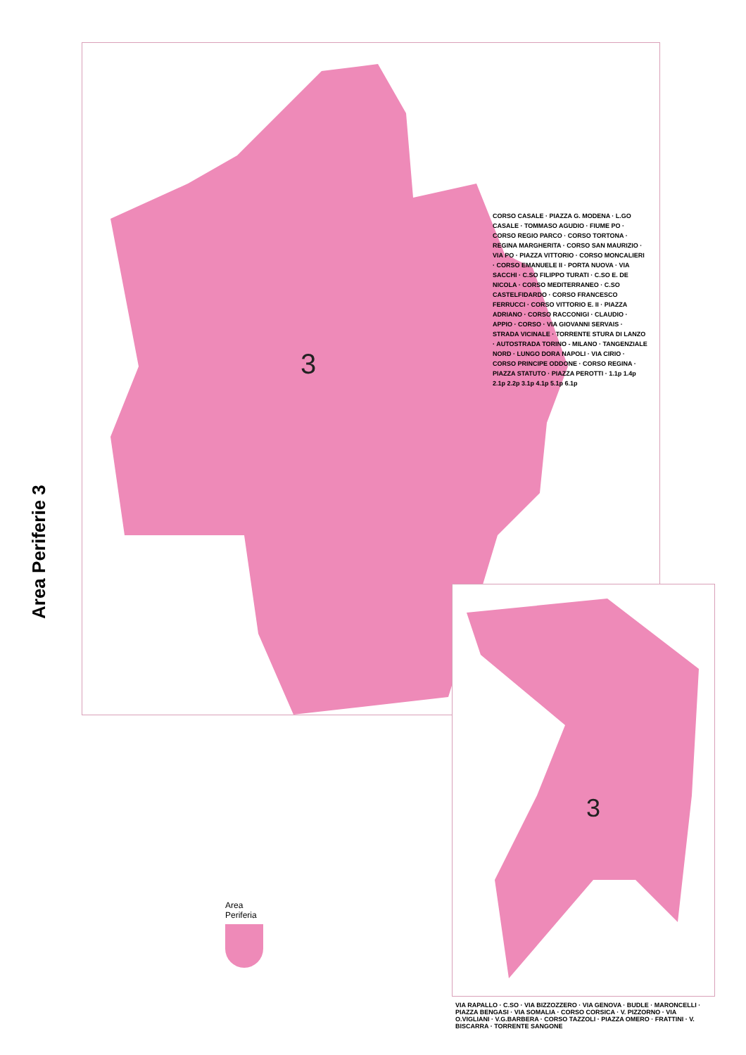Area Periferie 3
3
CORSO CASALE · PIAZZA G. MODENA · L.GO CASALE · TOMMASO AGUDIO · FIUME PO · CORSO REGIO PARCO · CORSO TORTONA · REGINA MARGHERITA · CORSO SAN MAURIZIO · VIA PO · PIAZZA VITTORIO · CORSO MONCALIERI · CORSO EMANUELE II · PORTA NUOVA · VIA SACCHI · C.SO FILIPPO TURATI · C.SO E. DE NICOLA · CORSO MEDITERRANEO · C.SO CASTELFIDARDO · CORSO FRANCESCO FERRUCCI · CORSO VITTORIO E. II · PIAZZA ADRIANO · CORSO RACCONIGI · CLAUDIO · APPIO · CORSO · VIA GIOVANNI SERVAIS · STRADA VICINALE · TORRENTE STURA DI LANZO · AUTOSTRADA TORINO - MILANO · TANGENZIALE NORD · LUNGO DORA NAPOLI · VIA CIRIO · CORSO PRINCIPE ODDONE · CORSO REGINA · PIAZZA STATUTO · PIAZZA PEROTTI · 1.1p 1.4p 2.1p 2.2p 3.1p 4.1p 5.1p 6.1p
3
VIA RAPALLO · C.SO · VIA BIZZOZZERO · VIA GENOVA · BUDLE · MARONCELLI · PIAZZA BENGASI · VIA SOMALIA · CORSO CORSICA · V. PIZZORNO · VIA O.VIGLIANI · V.G.BARBERA · CORSO TAZZOLI · PIAZZA OMERO · FRATTINI · V. BISCARRA · TORRENTE SANGONE
Area
Periferia